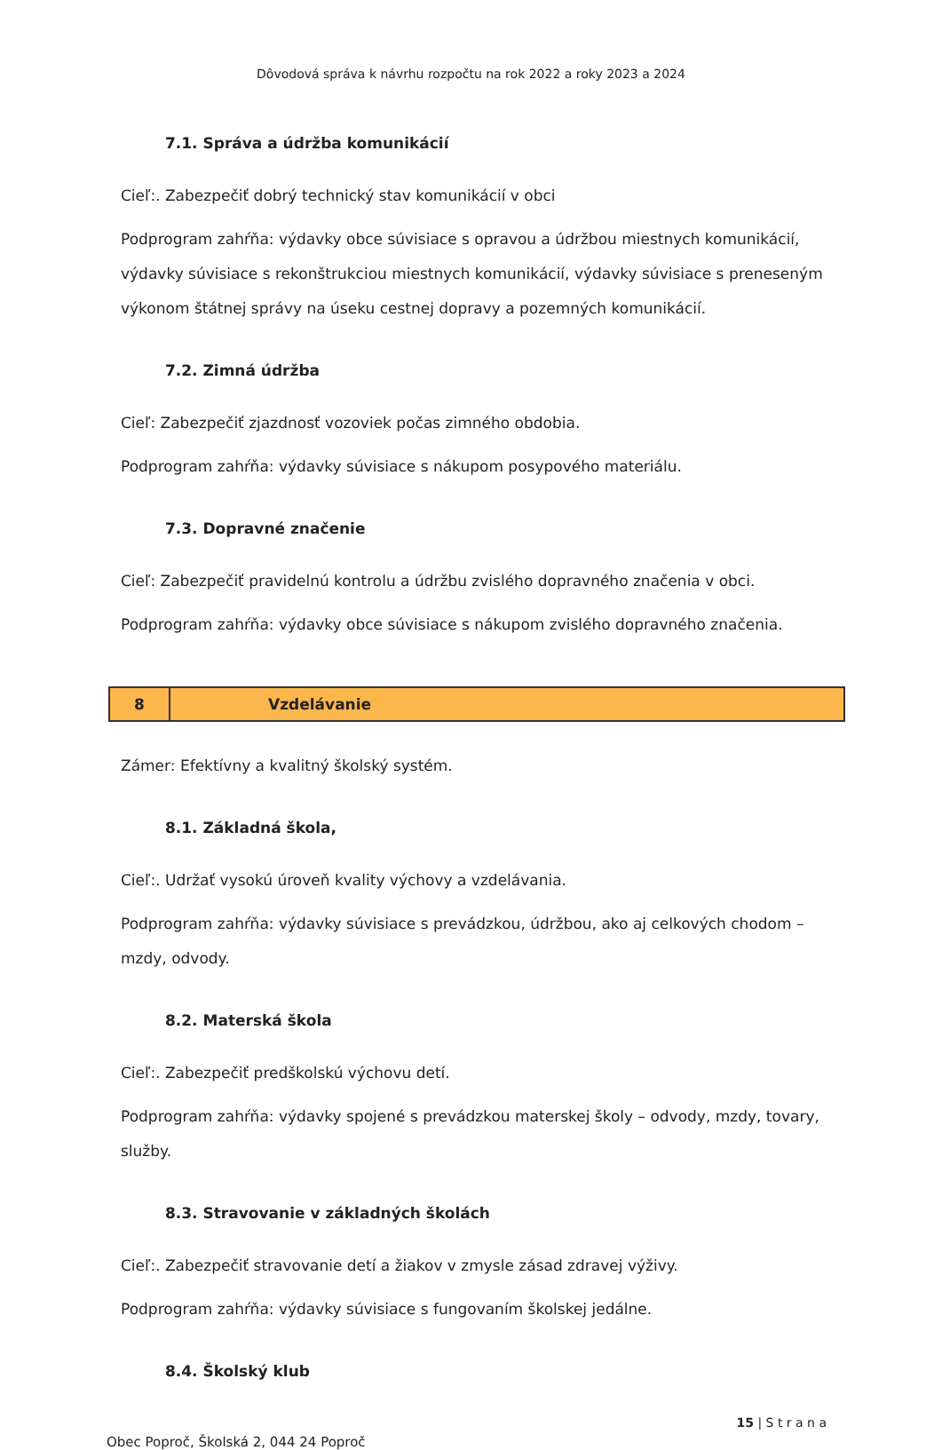Dôvodová správa k návrhu rozpočtu na rok 2022 a roky 2023 a 2024
7.1. Správa a údržba komunikácií
Cieľ:. Zabezpečiť dobrý technický stav komunikácií v obci
Podprogram zahŕňa: výdavky obce súvisiace s opravou a údržbou miestnych komunikácií, výdavky súvisiace s rekonštrukciou miestnych komunikácií, výdavky súvisiace s preneseným výkonom štátnej správy na úseku cestnej dopravy a pozemných komunikácií.
7.2. Zimná údržba
Cieľ: Zabezpečiť zjazdnosť vozoviek počas zimného obdobia.
Podprogram zahŕňa: výdavky súvisiace s nákupom posypového materiálu.
7.3. Dopravné značenie
Cieľ: Zabezpečiť pravidelnú kontrolu a údržbu zvislého dopravného značenia v obci.
Podprogram zahŕňa: výdavky obce súvisiace s nákupom zvislého dopravného značenia.
| 8 | Vzdelávanie |
Zámer: Efektívny a kvalitný školský systém.
8.1. Základná škola,
Cieľ:. Udržať vysokú úroveň kvality výchovy a vzdelávania.
Podprogram zahŕňa: výdavky súvisiace s prevádzkou, údržbou, ako aj celkových chodom – mzdy, odvody.
8.2. Materská škola
Cieľ:. Zabezpečiť predškolskú výchovu detí.
Podprogram zahŕňa: výdavky spojené s prevádzkou materskej školy – odvody, mzdy, tovary, služby.
8.3. Stravovanie v základných školách
Cieľ:. Zabezpečiť stravovanie detí a žiakov v zmysle zásad zdravej výživy.
Podprogram zahŕňa: výdavky súvisiace s fungovaním školskej jedálne.
8.4. Školský klub
15 | S t r a n a
Obec Poproč, Školská 2, 044 24 Poproč